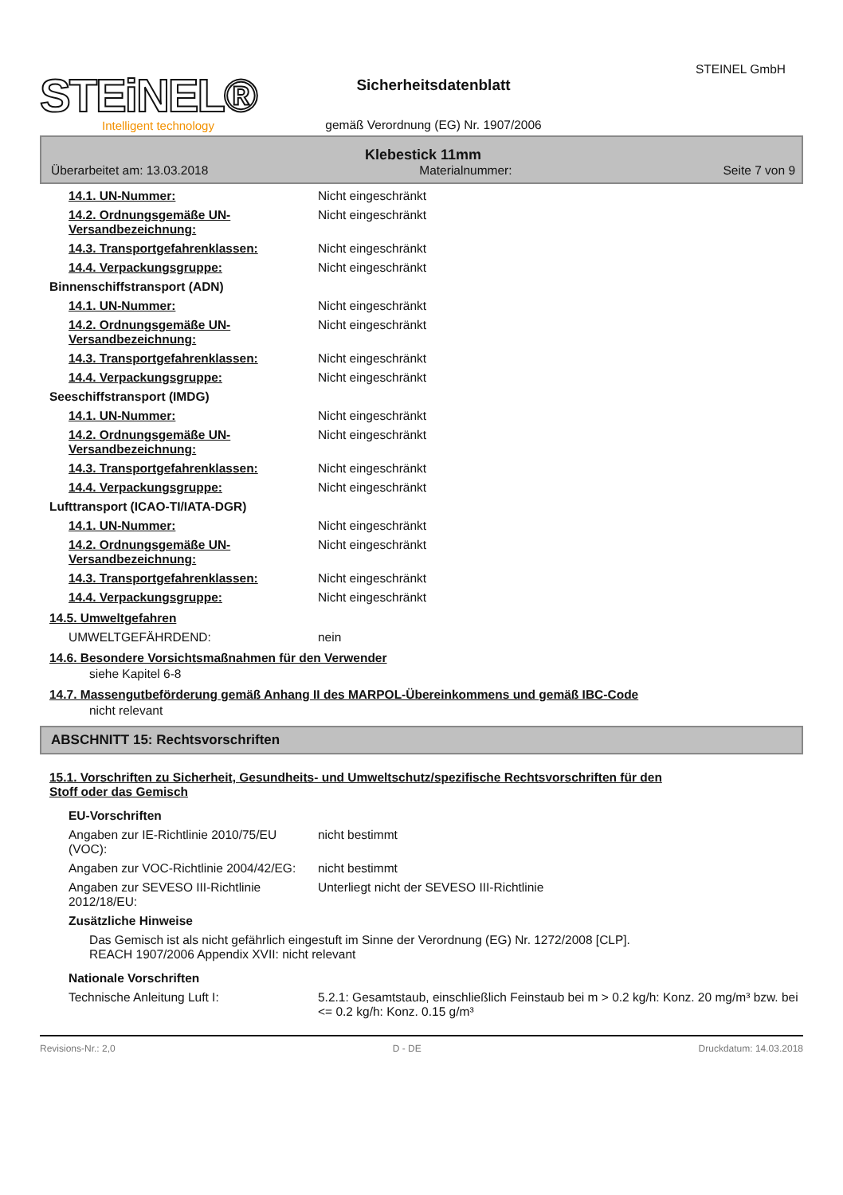STEINEL GmbH
STEiNEL®
Intelligent technology
Sicherheitsdatenblatt
gemäß Verordnung (EG) Nr. 1907/2006
Klebestick 11mm
Überarbeitet am: 13.03.2018 Materialnummer: Seite 7 von 9
14.1. UN-Nummer: Nicht eingeschränkt
14.2. Ordnungsgemäße UN-Versandbezeichnung:
Nicht eingeschränkt
14.3. Transportgefahrenklassen: Nicht eingeschränkt
14.4. Verpackungsgruppe: Nicht eingeschränkt
Binnenschiffstransport (ADN)
14.1. UN-Nummer: Nicht eingeschränkt
14.2. Ordnungsgemäße UN-Versandbezeichnung:
Nicht eingeschränkt
14.3. Transportgefahrenklassen: Nicht eingeschränkt
14.4. Verpackungsgruppe: Nicht eingeschränkt
Seeschiffstransport (IMDG)
14.1. UN-Nummer: Nicht eingeschränkt
14.2. Ordnungsgemäße UN-Versandbezeichnung:
Nicht eingeschränkt
14.3. Transportgefahrenklassen: Nicht eingeschränkt
14.4. Verpackungsgruppe: Nicht eingeschränkt
Lufttransport (ICAO-TI/IATA-DGR)
14.1. UN-Nummer: Nicht eingeschränkt
14.2. Ordnungsgemäße UN-Versandbezeichnung:
Nicht eingeschränkt
14.3. Transportgefahrenklassen: Nicht eingeschränkt
14.4. Verpackungsgruppe: Nicht eingeschränkt
14.5. Umweltgefahren
UMWELTGEFÄHRDEND: nein
14.6. Besondere Vorsichtsmaßnahmen für den Verwender
siehe Kapitel 6-8
14.7. Massengutbeförderung gemäß Anhang II des MARPOL-Übereinkommens und gemäß IBC-Code
nicht relevant
ABSCHNITT 15: Rechtsvorschriften
15.1. Vorschriften zu Sicherheit, Gesundheits- und Umweltschutz/spezifische Rechtsvorschriften für den
Stoff oder das Gemisch
EU-Vorschriften
Angaben zur IE-Richtlinie 2010/75/EU (VOC):
nicht bestimmt
Angaben zur VOC-Richtlinie 2004/42/EG:
nicht bestimmt
Angaben zur SEVESO III-Richtlinie 2012/18/EU:
Unterliegt nicht der SEVESO III-Richtlinie
Zusätzliche Hinweise
Das Gemisch ist als nicht gefährlich eingestuft im Sinne der Verordnung (EG) Nr. 1272/2008 [CLP].
REACH 1907/2006 Appendix XVII: nicht relevant
Nationale Vorschriften
Technische Anleitung Luft I: 5.2.1: Gesamtstaub, einschließlich Feinstaub bei m > 0.2 kg/h: Konz. 20 mg/m³ bzw. bei <= 0.2 kg/h: Konz. 0.15 g/m³
Revisions-Nr.: 2,0 D - DE Druckdatum: 14.03.2018